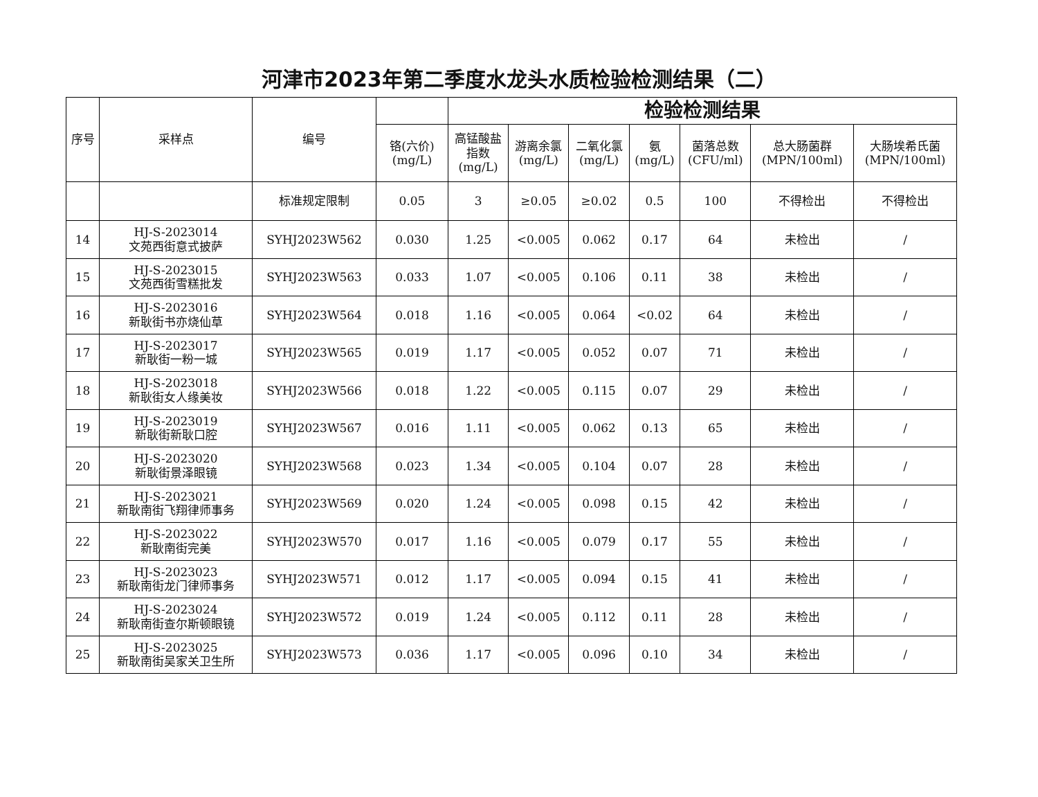河津市2023年第二季度水龙头水质检验检测结果（二）
| 序号 | 采样点 | 编号 | | 检验检测结果 | | | | | | |
| | | | 铬(六价) (mg/L) | 高锰酸盐 指数 (mg/L) | 游离余氯 (mg/L) | 二氧化氯 (mg/L) | 氨 (mg/L) | 菌落总数 (CFU/ml) | 总大肠菌群 (MPN/100ml) | 大肠埃希氏菌 (MPN/100ml) |
| | | 标准规定限制 | 0.05 | 3 | ≥0.05 | ≥0.02 | 0.5 | 100 | 不得检出 | 不得检出 |
| 14 | HJ-S-2023014 文苑西街意式披萨 | SYHJ2023W562 | 0.030 | 1.25 | <0.005 | 0.062 | 0.17 | 64 | 未检出 | / |
| 15 | HJ-S-2023015 文苑西街雪糕批发 | SYHJ2023W563 | 0.033 | 1.07 | <0.005 | 0.106 | 0.11 | 38 | 未检出 | / |
| 16 | HJ-S-2023016 新耿街书亦烧仙草 | SYHJ2023W564 | 0.018 | 1.16 | <0.005 | 0.064 | <0.02 | 64 | 未检出 | / |
| 17 | HJ-S-2023017 新耿街一粉一城 | SYHJ2023W565 | 0.019 | 1.17 | <0.005 | 0.052 | 0.07 | 71 | 未检出 | / |
| 18 | HJ-S-2023018 新耿街女人缘美妆 | SYHJ2023W566 | 0.018 | 1.22 | <0.005 | 0.115 | 0.07 | 29 | 未检出 | / |
| 19 | HJ-S-2023019 新耿街新耿口腔 | SYHJ2023W567 | 0.016 | 1.11 | <0.005 | 0.062 | 0.13 | 65 | 未检出 | / |
| 20 | HJ-S-2023020 新耿街景泽眼镜 | SYHJ2023W568 | 0.023 | 1.34 | <0.005 | 0.104 | 0.07 | 28 | 未检出 | / |
| 21 | HJ-S-2023021 新耿南街飞翔律师事务 | SYHJ2023W569 | 0.020 | 1.24 | <0.005 | 0.098 | 0.15 | 42 | 未检出 | / |
| 22 | HJ-S-2023022 新耿南街完美 | SYHJ2023W570 | 0.017 | 1.16 | <0.005 | 0.079 | 0.17 | 55 | 未检出 | / |
| 23 | HJ-S-2023023 新耿南街龙门律师事务 | SYHJ2023W571 | 0.012 | 1.17 | <0.005 | 0.094 | 0.15 | 41 | 未检出 | / |
| 24 | HJ-S-2023024 新耿南街查尔斯顿眼镜 | SYHJ2023W572 | 0.019 | 1.24 | <0.005 | 0.112 | 0.11 | 28 | 未检出 | / |
| 25 | HJ-S-2023025 新耿南街吴家关卫生所 | SYHJ2023W573 | 0.036 | 1.17 | <0.005 | 0.096 | 0.10 | 34 | 未检出 | / |